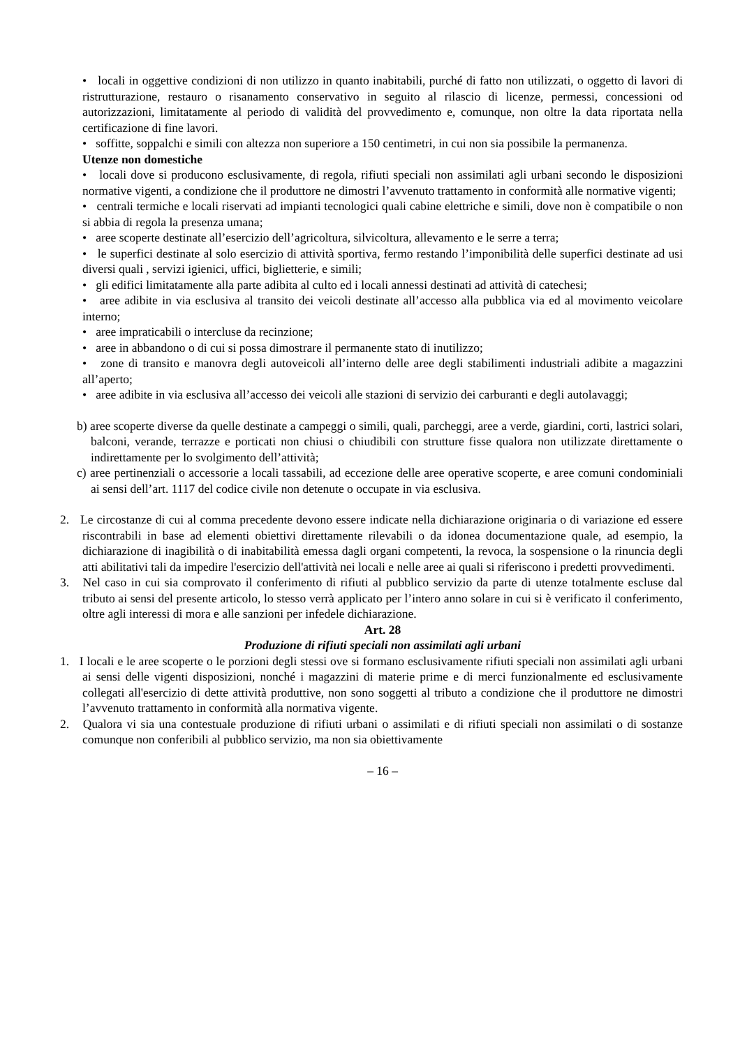• locali in oggettive condizioni di non utilizzo in quanto inabitabili, purché di fatto non utilizzati, o oggetto di lavori di ristrutturazione, restauro o risanamento conservativo in seguito al rilascio di licenze, permessi, concessioni od autorizzazioni, limitatamente al periodo di validità del provvedimento e, comunque, non oltre la data riportata nella certificazione di fine lavori.
• soffitte, soppalchi e simili con altezza non superiore a 150 centimetri, in cui non sia possibile la permanenza.
Utenze non domestiche
• locali dove si producono esclusivamente, di regola, rifiuti speciali non assimilati agli urbani secondo le disposizioni normative vigenti, a condizione che il produttore ne dimostri l’avvenuto trattamento in conformità alle normative vigenti;
• centrali termiche e locali riservati ad impianti tecnologici quali cabine elettriche e simili, dove non è compatibile o non si abbia di regola la presenza umana;
• aree scoperte destinate all’esercizio dell’agricoltura, silvicoltura, allevamento e le serre a terra;
• le superfici destinate al solo esercizio di attività sportiva, fermo restando l’imponibilità delle superfici destinate ad usi diversi quali , servizi igienici, uffici, biglietterie, e simili;
• gli edifici limitatamente alla parte adibita al culto ed i locali annessi destinati ad attività di catechesi;
• aree adibite in via esclusiva al transito dei veicoli destinate all’accesso alla pubblica via ed al movimento veicolare interno;
• aree impraticabili o intercluse da recinzione;
• aree in abbandono o di cui si possa dimostrare il permanente stato di inutilizzo;
• zone di transito e manovra degli autoveicoli all’interno delle aree degli stabilimenti industriali adibite a magazzini all’aperto;
• aree adibite in via esclusiva all’accesso dei veicoli alle stazioni di servizio dei carburanti e degli autolavaggi;
b) aree scoperte diverse da quelle destinate a campeggi o simili, quali, parcheggi, aree a verde, giardini, corti, lastrici solari, balconi, verande, terrazze e porticati non chiusi o chiudibili con strutture fisse qualora non utilizzate direttamente o indirettamente per lo svolgimento dell’attività;
c) aree pertinenziali o accessorie a locali tassabili, ad eccezione delle aree operative scoperte, e aree comuni condominiali ai sensi dell’art. 1117 del codice civile non detenute o occupate in via esclusiva.
2. Le circostanze di cui al comma precedente devono essere indicate nella dichiarazione originaria o di variazione ed essere riscontrabili in base ad elementi obiettivi direttamente rilevabili o da idonea documentazione quale, ad esempio, la dichiarazione di inagibilità o di inabitabilità emessa dagli organi competenti, la revoca, la sospensione o la rinuncia degli atti abilitativi tali da impedire l'esercizio dell'attività nei locali e nelle aree ai quali si riferiscono i predetti provvedimenti.
3. Nel caso in cui sia comprovato il conferimento di rifiuti al pubblico servizio da parte di utenze totalmente escluse dal tributo ai sensi del presente articolo, lo stesso verrà applicato per l’intero anno solare in cui si è verificato il conferimento, oltre agli interessi di mora e alle sanzioni per infedele dichiarazione.
Art. 28
Produzione di rifiuti speciali non assimilati agli urbani
1. I locali e le aree scoperte o le porzioni degli stessi ove si formano esclusivamente rifiuti speciali non assimilati agli urbani ai sensi delle vigenti disposizioni, nonché i magazzini di materie prime e di merci funzionalmente ed esclusivamente collegati all'esercizio di dette attività produttive, non sono soggetti al tributo a condizione che il produttore ne dimostri l’avvenuto trattamento in conformità alla normativa vigente.
2. Qualora vi sia una contestuale produzione di rifiuti urbani o assimilati e di rifiuti speciali non assimilati o di sostanze comunque non conferibili al pubblico servizio, ma non sia obiettivamente
– 16 –